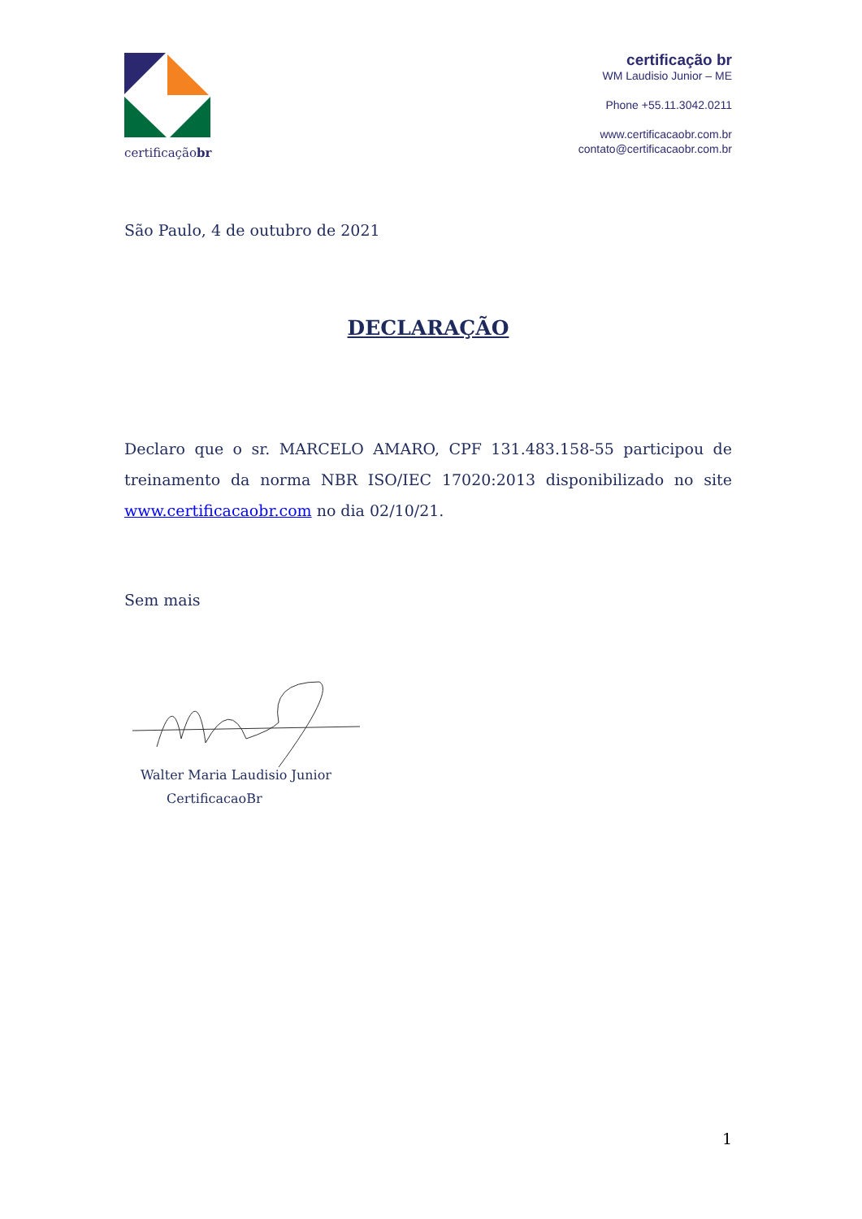certificaçãobr
certificação br
WM Laudisio Junior – ME
Phone +55.11.3042.0211
www.certificacaobr.com.br
contato@certificacaobr.com.br
São Paulo, 4 de outubro de 2021
DECLARAÇÃO
Declaro que o sr. MARCELO AMARO, CPF 131.483.158-55 participou de treinamento da norma NBR ISO/IEC 17020:2013 disponibilizado no site www.certificacaobr.com no dia 02/10/21.
Sem mais
Walter Maria Laudisio Junior
CertificacaoBr
1